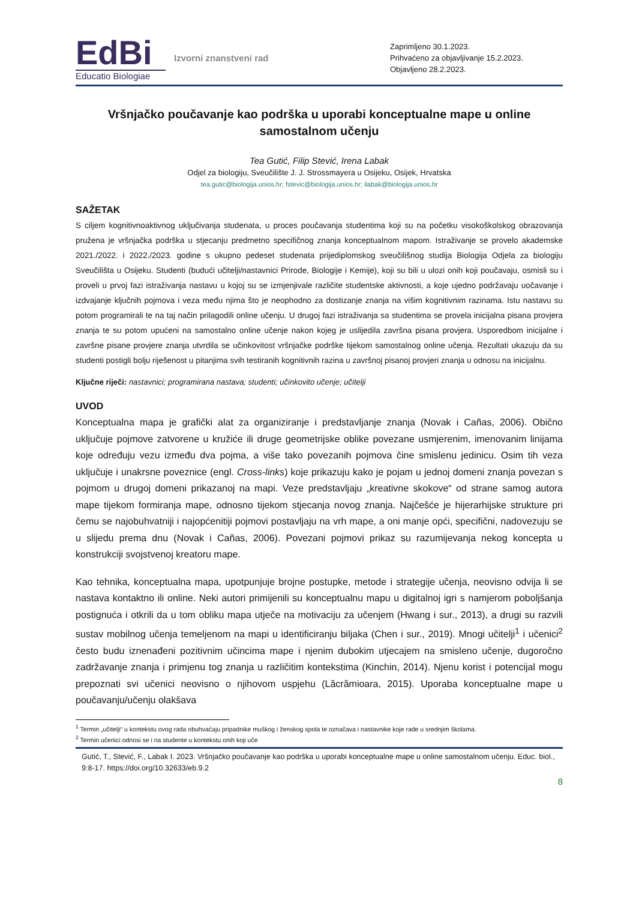EdBi
Educatio Biologiae
Izvorni znanstveni rad
Zaprimljeno 30.1.2023.
Prihvaćeno za objavljivanje 15.2.2023.
Objavljeno 28.2.2023.
Vršnjačko poučavanje kao podrška u uporabi konceptualne mape u online samostalnom učenju
Tea Gutić, Filip Stević, Irena Labak
Odjel za biologiju, Sveučilište J. J. Strossmayera u Osijeku, Osijek, Hrvatska
tea.gutic@biologija.unios.hr; fstevic@biologija.unios.hr; ilabak@biologija.unios.hr
SAŽETAK
S ciljem kognitivnoaktivnog uključivanja studenata, u proces poučavanja studentima koji su na početku visokoškolskog obrazovanja pružena je vršnjačka podrška u stjecanju predmetno specifičnog znanja konceptualnom mapom. Istraživanje se provelo akademske 2021./2022. i 2022./2023. godine s ukupno pedeset studenata prijediplomskog sveučilišnog studija Biologija Odjela za biologiju Sveučilišta u Osijeku. Studenti (budući učitelji/nastavnici Prirode, Biologije i Kemije), koji su bili u ulozi onih koji poučavaju, osmisli su i proveli u prvoj fazi istraživanja nastavu u kojoj su se izmjenjivale različite studentske aktivnosti, a koje ujedno podržavaju uočavanje i izdvajanje ključnih pojmova i veza među njima što je neophodno za dostizanje znanja na višim kognitivnim razinama. Istu nastavu su potom programirali te na taj način prilagodili online učenju. U drugoj fazi istraživanja sa studentima se provela inicijalna pisana provjera znanja te su potom upućeni na samostalno online učenje nakon kojeg je uslijedila završna pisana provjera. Usporedbom inicijalne i završne pisane provjere znanja utvrdila se učinkovitost vršnjačke podrške tijekom samostalnog online učenja. Rezultati ukazuju da su studenti postigli bolju riješenost u pitanjima svih testiranih kognitivnih razina u završnoj pisanoj provjeri znanja u odnosu na inicijalnu.
Ključne riječi: nastavnici; programirana nastava; studenti; učinkovito učenje; učitelji
UVOD
Konceptualna mapa je grafički alat za organiziranje i predstavljanje znanja (Novak i Cañas, 2006). Obično uključuje pojmove zatvorene u kružiće ili druge geometrijske oblike povezane usmjerenim, imenovanim linijama koje određuju vezu između dva pojma, a više tako povezanih pojmova čine smislenu jedinicu. Osim tih veza uključuje i unakrsne poveznice (engl. Cross-links) koje prikazuju kako je pojam u jednoj domeni znanja povezan s pojmom u drugoj domeni prikazanoj na mapi. Veze predstavljaju „kreativne skokove“ od strane samog autora mape tijekom formiranja mape, odnosno tijekom stjecanja novog znanja. Najčešće je hijerarhijske strukture pri čemu se najobuhvatniji i najopćenitiji pojmovi postavljaju na vrh mape, a oni manje opći, specifični, nadovezuju se u slijedu prema dnu (Novak i Cañas, 2006). Povezani pojmovi prikaz su razumijevanja nekog koncepta u konstrukciji svojstvenoj kreatoru mape.
Kao tehnika, konceptualna mapa, upotpunjuje brojne postupke, metode i strategije učenja, neovisno odvija li se nastava kontaktno ili online. Neki autori primijenili su konceptualnu mapu u digitalnoj igri s namjerom poboljšanja postignuća i otkrili da u tom obliku mapa utječe na motivaciju za učenjem (Hwang i sur., 2013), a drugi su razvili sustav mobilnog učenja temeljenom na mapi u identificiranju biljaka (Chen i sur., 2019). Mnogi učitelji<sup>1</sup> i učenici<sup>2</sup> često budu iznenađeni pozitivnim učincima mape i njenim dubokim utjecajem na smisleno učenje, dugoročno zadržavanje znanja i primjenu tog znanja u različitim kontekstima (Kinchin, 2014). Njenu korist i potencijal mogu prepoznati svi učenici neovisno o njihovom uspjehu (Lăcrămioara, 2015). Uporaba konceptualne mape u poučavanju/učenju olakšava
<sup>1</sup> Termin „učitelji“ u kontekstu ovog rada obuhvaćaju pripadnike muškog i ženskog spola te označava i nastavnike koje rade u srednjim školama.
<sup>2</sup> Termin učenici odnosi se i na studente u kontekstu onih koji uče
Gutić, T., Stević, F., Labak I. 2023. Vršnjačko poučavanje kao podrška u uporabi konceptualne mape u online samostalnom učenju. Educ. biol., 9:8-17. https://doi.org/10.32633/eb.9.2
8